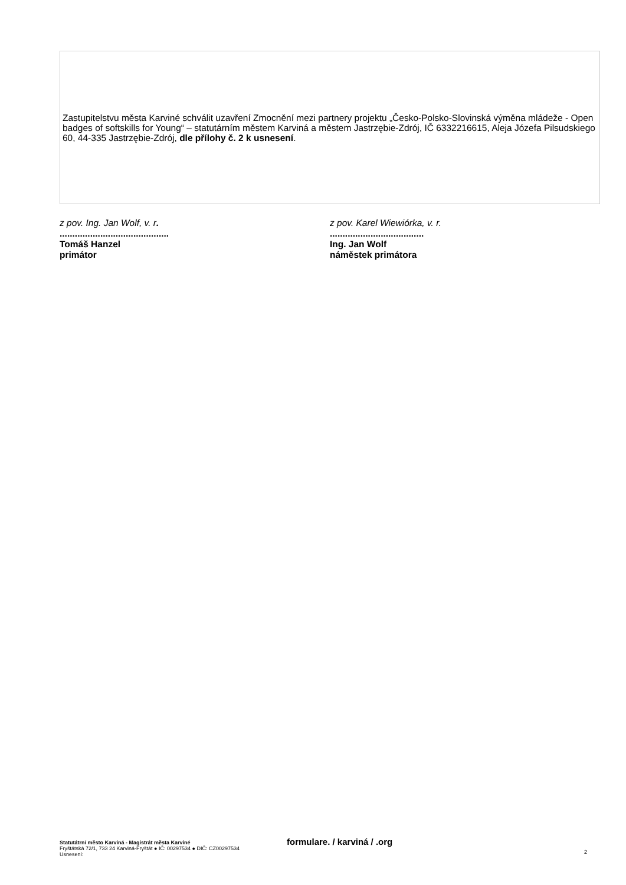Zastupitelstvu města Karviné schválit uzavření Zmocnění mezi partnery projektu „Česko-Polsko-Slovinská výměna mládeže - Open badges of softskills for Young“ – statutárním městem Karviná a městem Jastrzębie-Zdrój, IČ 6332216615, Aleja Józefa Pilsudskiego 60, 44-335 Jastrzębie-Zdrój, dle přílohy č. 2 k usnesení.
z pov. Ing. Jan Wolf, v. r............................................
Tomáš Hanzel
primátor
z pov. Karel Wiewiórka, v. r......................................
Ing. Jan Wolf
náměstek primátora
Statutátrní město Karviná - Magistrát města Karviné
Fryštátská 72/1, 733 24 Karviná-Fryštát ● IČ: 00297534 ● DIČ: CZ00297534
Usnesení:
formulare. / karviná / .org
2